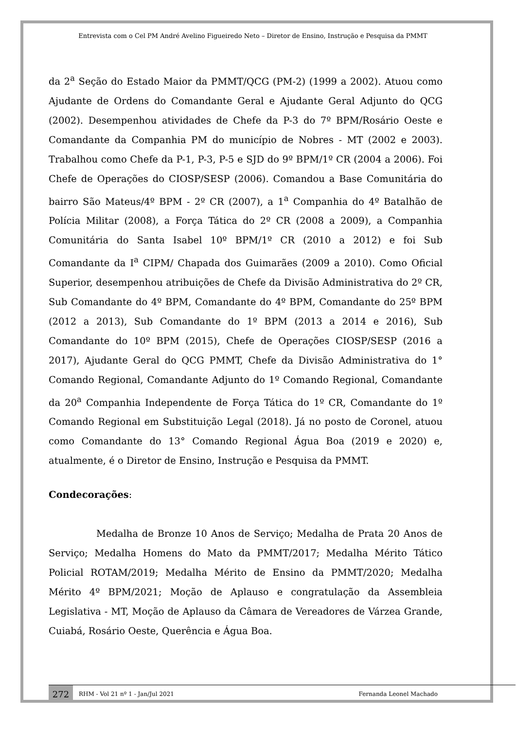Entrevista com o Cel PM André Avelino Figueiredo Neto – Diretor de Ensino, Instrução e Pesquisa da PMMT
da 2<sup>a</sup> Seção do Estado Maior da PMMT/QCG (PM-2) (1999 a 2002). Atuou como Ajudante de Ordens do Comandante Geral e Ajudante Geral Adjunto do QCG (2002). Desempenhou atividades de Chefe da P-3 do 7º BPM/Rosário Oeste e Comandante da Companhia PM do município de Nobres - MT (2002 e 2003). Trabalhou como Chefe da P-1, P-3, P-5 e SJD do 9º BPM/1º CR (2004 a 2006). Foi Chefe de Operações do CIOSP/SESP (2006). Comandou a Base Comunitária do bairro São Mateus/4º BPM - 2º CR (2007), a 1<sup>a</sup> Companhia do 4º Batalhão de Polícia Militar (2008), a Força Tática do 2º CR (2008 a 2009), a Companhia Comunitária do Santa Isabel 10º BPM/1º CR (2010 a 2012) e foi Sub Comandante da I<sup>a</sup> CIPM/ Chapada dos Guimarães (2009 a 2010). Como Oficial Superior, desempenhou atribuições de Chefe da Divisão Administrativa do 2º CR, Sub Comandante do 4º BPM, Comandante do 4º BPM, Comandante do 25º BPM (2012 a 2013), Sub Comandante do 1º BPM (2013 a 2014 e 2016), Sub Comandante do 10º BPM (2015), Chefe de Operações CIOSP/SESP (2016 a 2017), Ajudante Geral do QCG PMMT, Chefe da Divisão Administrativa do 1° Comando Regional, Comandante Adjunto do 1º Comando Regional, Comandante da 20<sup>a</sup> Companhia Independente de Força Tática do 1º CR, Comandante do 1º Comando Regional em Substituição Legal (2018). Já no posto de Coronel, atuou como Comandante do 13° Comando Regional Água Boa (2019 e 2020) e, atualmente, é o Diretor de Ensino, Instrução e Pesquisa da PMMT.
Condecorações:
Medalha de Bronze 10 Anos de Serviço; Medalha de Prata 20 Anos de Serviço; Medalha Homens do Mato da PMMT/2017; Medalha Mérito Tático Policial ROTAM/2019; Medalha Mérito de Ensino da PMMT/2020; Medalha Mérito 4º BPM/2021; Moção de Aplauso e congratulação da Assembleia Legislativa - MT, Moção de Aplauso da Câmara de Vereadores de Várzea Grande, Cuiabá, Rosário Oeste, Querência e Água Boa.
272
RHM - Vol 21 nº 1 - Jan/Jul 2021 Fernanda Leonel Machado